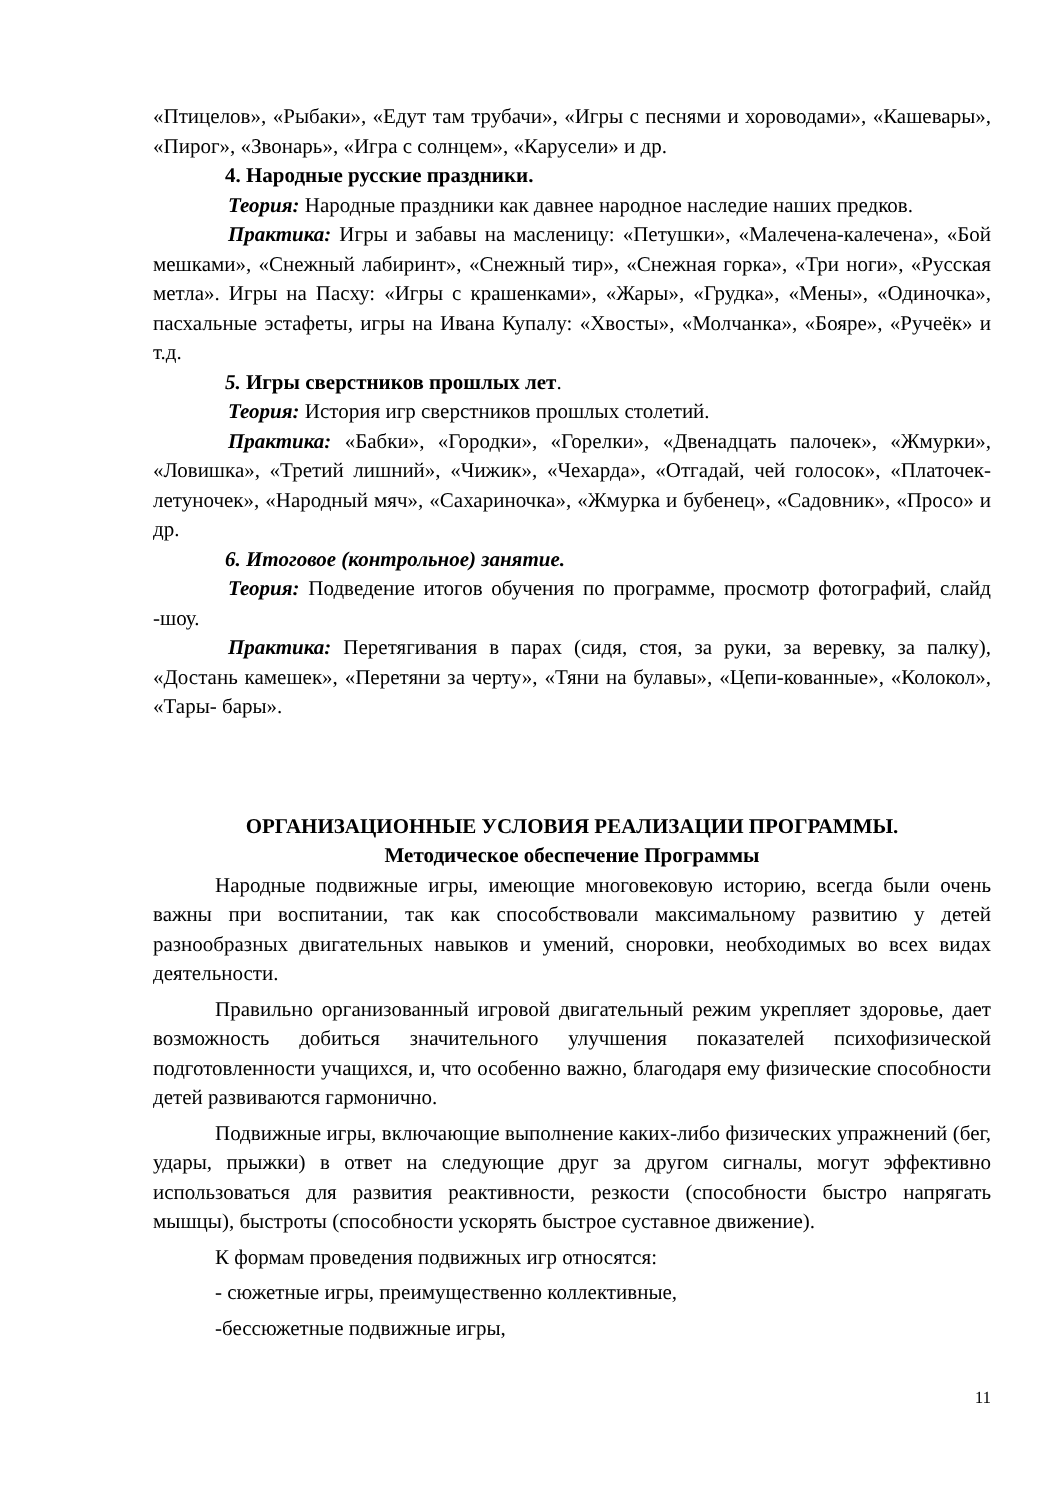«Птицелов», «Рыбаки», «Едут там трубачи», «Игры с песнями и хороводами», «Кашевары», «Пирог», «Звонарь», «Игра с солнцем», «Карусели» и др.
4. Народные русские праздники.
Теория: Народные праздники как давнее народное наследие наших предков.
Практика: Игры и забавы на масленицу: «Петушки», «Малечена-калечена», «Бой мешками», «Снежный лабиринт», «Снежный тир», «Снежная горка», «Три ноги», «Русская метла». Игры на Пасху: «Игры с крашенками», «Жары», «Грудка», «Мены», «Одиночка», пасхальные эстафеты, игры на Ивана Купалу: «Хвосты», «Молчанка», «Бояре», «Ручеёк» и т.д.
5. Игры сверстников прошлых лет.
Теория: История игр сверстников прошлых столетий.
Практика: «Бабки», «Городки», «Горелки», «Двенадцать палочек», «Жмурки», «Ловишка», «Третий лишний», «Чижик», «Чехарда», «Отгадай, чей голосок», «Платочек-летуночек», «Народный мяч», «Сахариночка», «Жмурка и бубенец», «Садовник», «Просо» и др.
6. Итоговое (контрольное) занятие.
Теория: Подведение итогов обучения по программе, просмотр фотографий, слайд -шоу.
Практика: Перетягивания в парах (сидя, стоя, за руки, за веревку, за палку), «Достань камешек», «Перетяни за черту», «Тяни на булавы», «Цепи-кованные», «Колокол», «Тары- бары».
ОРГАНИЗАЦИОННЫЕ УСЛОВИЯ РЕАЛИЗАЦИИ ПРОГРАММЫ.
Методическое обеспечение Программы
Народные подвижные игры, имеющие многовековую историю, всегда были очень важны при воспитании, так как способствовали максимальному развитию у детей разнообразных двигательных навыков и умений, сноровки, необходимых во всех видах деятельности.
Правильно организованный игровой двигательный режим укрепляет здоровье, дает возможность добиться значительного улучшения показателей психофизической подготовленности учащихся, и, что особенно важно, благодаря ему физические способности детей развиваются гармонично.
Подвижные игры, включающие выполнение каких-либо физических упражнений (бег, удары, прыжки) в ответ на следующие друг за другом сигналы, могут эффективно использоваться для развития реактивности, резкости (способности быстро напрягать мышцы), быстроты (способности ускорять быстрое суставное движение).
К формам проведения подвижных игр относятся:
- сюжетные игры, преимущественно коллективные,
-бессюжетные подвижные игры,
11